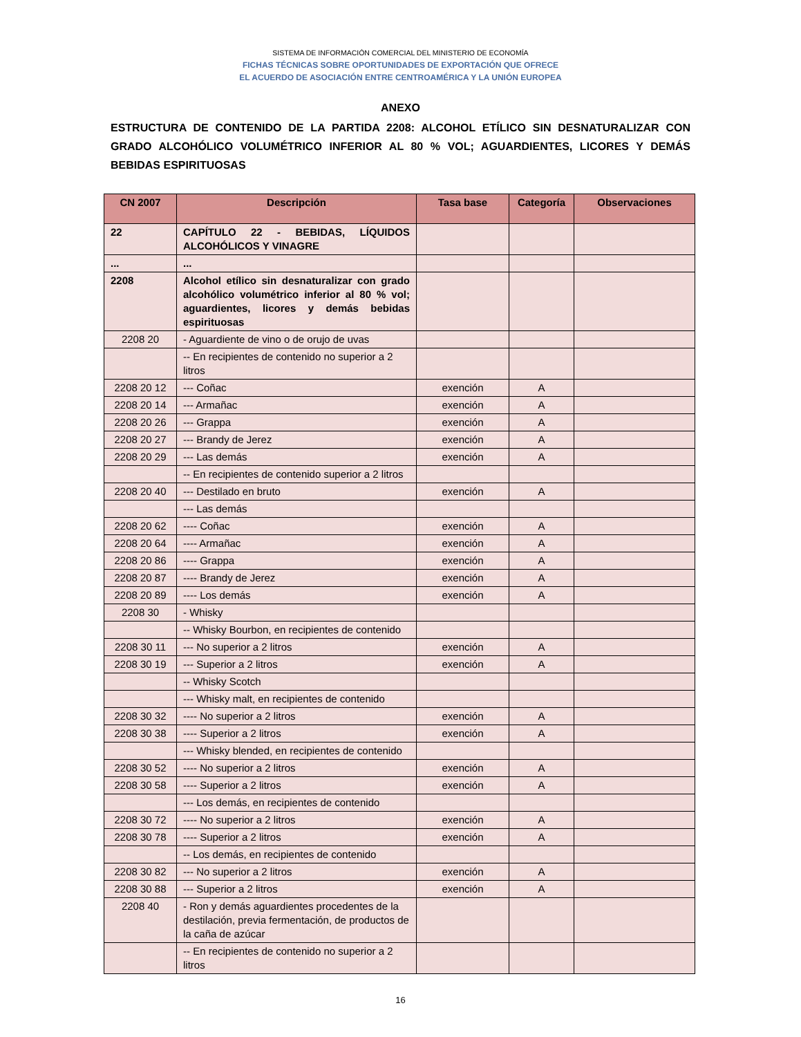SISTEMA DE INFORMACIÓN COMERCIAL DEL MINISTERIO DE ECONOMÍA
FICHAS TÉCNICAS SOBRE OPORTUNIDADES DE EXPORTACIÓN QUE OFRECE
EL ACUERDO DE ASOCIACIÓN ENTRE CENTROAMÉRICA Y LA UNIÓN EUROPEA
ANEXO
ESTRUCTURA DE CONTENIDO DE LA PARTIDA 2208: ALCOHOL ETÍLICO SIN DESNATURALIZAR CON GRADO ALCOHÓLICO VOLUMÉTRICO INFERIOR AL 80 % VOL; AGUARDIENTES, LICORES Y DEMÁS BEBIDAS ESPIRITUOSAS
| CN 2007 | Descripción | Tasa base | Categoría | Observaciones |
| --- | --- | --- | --- | --- |
| 22 | CAPÍTULO 22 - BEBIDAS, LÍQUIDOS ALCOHÓLICOS Y VINAGRE | | | |
| ... | ... | | | |
| 2208 | Alcohol etílico sin desnaturalizar con grado alcohólico volumétrico inferior al 80 % vol; aguardientes, licores y demás bebidas espirituosas | | | |
| 2208 20 | - Aguardiente de vino o de orujo de uvas | | | |
| | -- En recipientes de contenido no superior a 2 litros | | | |
| 2208 20 12 | --- Coñac | exención | A | |
| 2208 20 14 | --- Armañac | exención | A | |
| 2208 20 26 | --- Grappa | exención | A | |
| 2208 20 27 | --- Brandy de Jerez | exención | A | |
| 2208 20 29 | --- Las demás | exención | A | |
| | -- En recipientes de contenido superior a 2 litros | | | |
| 2208 20 40 | --- Destilado en bruto | exención | A | |
| | --- Las demás | | | |
| 2208 20 62 | ---- Coñac | exención | A | |
| 2208 20 64 | ---- Armañac | exención | A | |
| 2208 20 86 | ---- Grappa | exención | A | |
| 2208 20 87 | ---- Brandy de Jerez | exención | A | |
| 2208 20 89 | ---- Los demás | exención | A | |
| 2208 30 | - Whisky | | | |
| | -- Whisky Bourbon, en recipientes de contenido | | | |
| 2208 30 11 | --- No superior a 2 litros | exención | A | |
| 2208 30 19 | --- Superior a 2 litros | exención | A | |
| | -- Whisky Scotch | | | |
| | --- Whisky malt, en recipientes de contenido | | | |
| 2208 30 32 | ---- No superior a 2 litros | exención | A | |
| 2208 30 38 | ---- Superior a 2 litros | exención | A | |
| | --- Whisky blended, en recipientes de contenido | | | |
| 2208 30 52 | ---- No superior a 2 litros | exención | A | |
| 2208 30 58 | ---- Superior a 2 litros | exención | A | |
| | --- Los demás, en recipientes de contenido | | | |
| 2208 30 72 | ---- No superior a 2 litros | exención | A | |
| 2208 30 78 | ---- Superior a 2 litros | exención | A | |
| | -- Los demás, en recipientes de contenido | | | |
| 2208 30 82 | --- No superior a 2 litros | exención | A | |
| 2208 30 88 | --- Superior a 2 litros | exención | A | |
| 2208 40 | - Ron y demás aguardientes procedentes de la destilación, previa fermentación, de productos de la caña de azúcar | | | |
| | -- En recipientes de contenido no superior a 2 litros | | | |
16